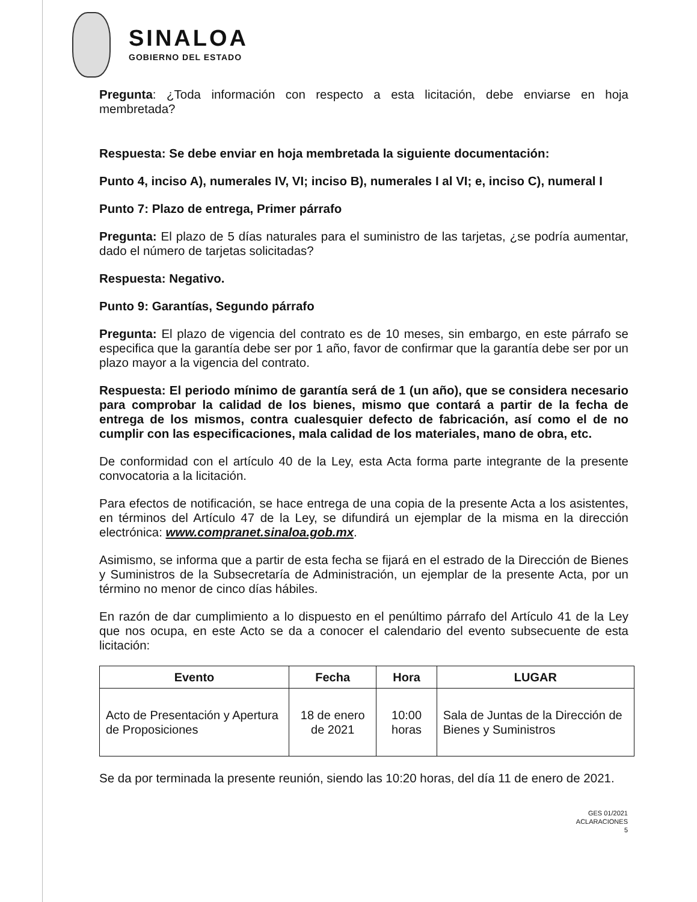SINALOA
GOBIERNO DEL ESTADO
Pregunta: ¿Toda información con respecto a esta licitación, debe enviarse en hoja membretada?
Respuesta: Se debe enviar en hoja membretada la siguiente documentación:
Punto 4, inciso A), numerales IV, VI; inciso B), numerales I al VI; e, inciso C), numeral I
Punto 7: Plazo de entrega, Primer párrafo
Pregunta: El plazo de 5 días naturales para el suministro de las tarjetas, ¿se podría aumentar, dado el número de tarjetas solicitadas?
Respuesta: Negativo.
Punto 9: Garantías, Segundo párrafo
Pregunta: El plazo de vigencia del contrato es de 10 meses, sin embargo, en este párrafo se especifica que la garantía debe ser por 1 año, favor de confirmar que la garantía debe ser por un plazo mayor a la vigencia del contrato.
Respuesta: El periodo mínimo de garantía será de 1 (un año), que se considera necesario para comprobar la calidad de los bienes, mismo que contará a partir de la fecha de entrega de los mismos, contra cualesquier defecto de fabricación, así como el de no cumplir con las especificaciones, mala calidad de los materiales, mano de obra, etc.
De conformidad con el artículo 40 de la Ley, esta Acta forma parte integrante de la presente convocatoria a la licitación.
Para efectos de notificación, se hace entrega de una copia de la presente Acta a los asistentes, en términos del Artículo 47 de la Ley, se difundirá un ejemplar de la misma en la dirección electrónica: www.compranet.sinaloa.gob.mx.
Asimismo, se informa que a partir de esta fecha se fijará en el estrado de la Dirección de Bienes y Suministros de la Subsecretaría de Administración, un ejemplar de la presente Acta, por un término no menor de cinco días hábiles.
En razón de dar cumplimiento a lo dispuesto en el penúltimo párrafo del Artículo 41 de la Ley que nos ocupa, en este Acto se da a conocer el calendario del evento subsecuente de esta licitación:
| Evento | Fecha | Hora | LUGAR |
| --- | --- | --- | --- |
| Acto de Presentación y Apertura de Proposiciones | 18 de enero de 2021 | 10:00 horas | Sala de Juntas de la Dirección de Bienes y Suministros |
Se da por terminada la presente reunión, siendo las 10:20 horas, del día 11 de enero de 2021.
GES 01/2021
ACLARACIONES
5